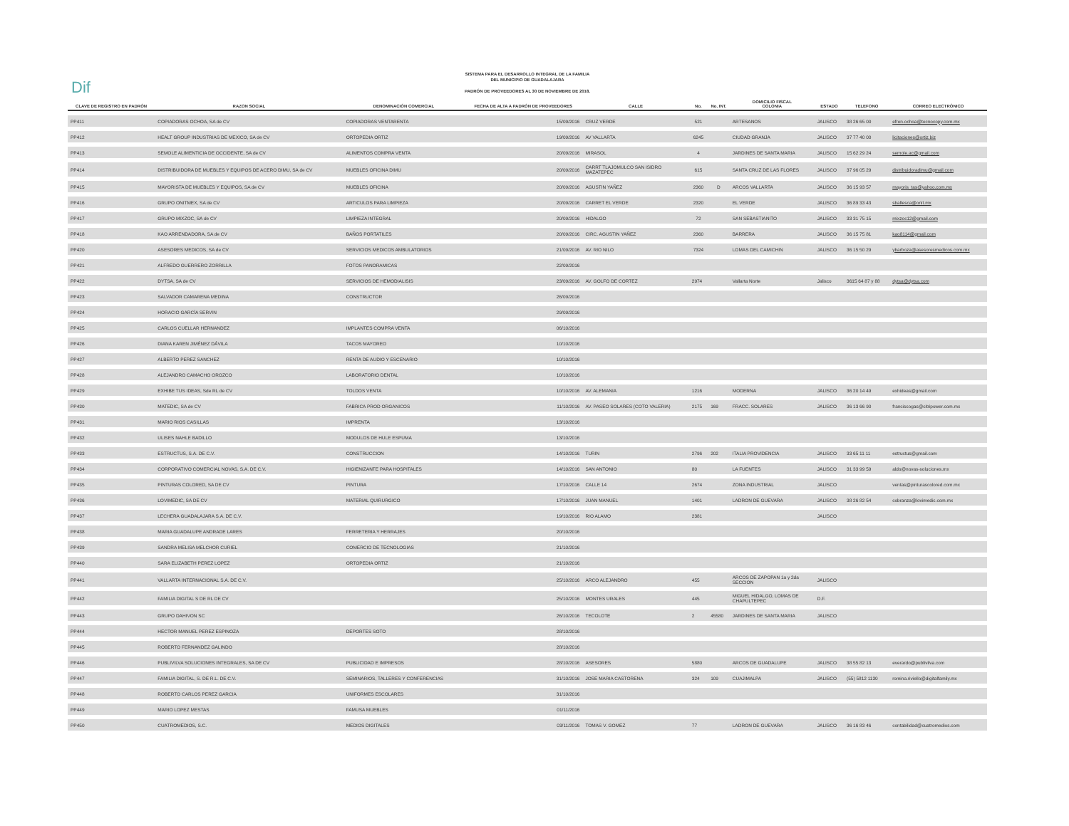Dif
SISTEMA PARA EL DESARROLLO INTEGRAL DE LA FAMILIA
DEL MUNICIPIO DE GUADALAJARA
PADRÓN DE PROVEEDORES AL 30 DE NOVIEMBRE DE 2018.
| CLAVE DE REGISTRO EN PADRÓN | RAZON SOCIAL | DENOMINACIÓN COMERCIAL | FECHA DE ALTA A PADRÓN DE PROVEEDORES | CALLE | No. | No. INT. | DOMICILIO FISCAL COLONIA | ESTADO | TELEFONO | CORREO ELECTRÓNICO |
| --- | --- | --- | --- | --- | --- | --- | --- | --- | --- | --- |
| PP411 | COPIADORAS OCHOA, SA de CV | COPIADORAS VENTARENTA | 15/09/2016 | CRUZ VERDE | 521 | | ARTESANOS | JALISCO | 38 26 65 00 | efren.ochoa@tecnocopy.com.mx |
| PP412 | HEALT GROUP INDUSTRIAS DE MEXICO, SA de CV | ORTOPEDIA ORTIZ | 19/09/2016 | AV VALLARTA | 6245 | | CIUDAD GRANJA | JALISCO | 37 77 40 00 | licitaciones@ortiz.biz |
| PP413 | SEMOLE ALIMENTICIA DE OCCIDENTE, SA de CV | ALIMENTOS COMPRA VENTA | 20/09/2016 | MIRASOL | 4 | | JARDINES DE SANTA MARIA | JALISCO | 15 62 29 24 | semole.ac@gmail.com |
| PP414 | DISTRIBUIDORA DE MUEBLES Y EQUIPOS DE ACERO DIMU, SA de CV | MUEBLES OFICINA DIMU | 20/09/2016 | CARRT TLAJOMULCO SAN ISIDRO MAZATEPEC | 615 | | SANTA CRUZ DE LAS FLORES | JALISCO | 37 96 05 29 | distribuidoradimu@gmail.com |
| PP415 | MAYORISTA DE MUEBLES Y EQUIPOS, SA de CV | MUEBLES OFICINA | 20/09/2016 | AGUSTIN YAÑEZ | 2360 | D | ARCOS VALLARTA | JALISCO | 36 15 93 57 | mayoris_tas@yahoo.com.mx |
| PP416 | GRUPO ONITMEX, SA de CV | ARTICULOS PARA LIMPIEZA | 20/09/2016 | CARRET EL VERDE | 2320 | | EL VERDE | JALISCO | 36 89 33 43 | sballesca@onit.mx |
| PP417 | GRUPO MIXZOC, SA de CV | LIMPIEZA INTEGRAL | 20/09/2016 | HIDALGO | 72 | | SAN SEBASTIANITO | JALISCO | 33 31 75 15 | mixzoc12@gmail.com |
| PP418 | KAO ARRENDADORA, SA de CV | BAÑOS PORTATILES | 20/09/2016 | CIRC. AGUSTIN YAÑEZ | 2360 | | BARRERA | JALISCO | 36 15 75 81 | kao8114@gmail.com |
| PP420 | ASESORES MEDICOS, SA de CV | SERVICIOS MEDICOS AMBULATORIOS | 21/09/2016 | AV. RIO NILO | 7324 | | LOMAS DEL CAMICHIN | JALISCO | 36 15 50 29 | ybarboza@asesoresmedicos.com.mx |
| PP421 | ALFREDO GUERRERO ZORRILLA | FOTOS PANORAMICAS | 22/09/2016 | | | | | | | |
| PP422 | DYTSA, SA de CV | SERVICIOS DE HEMODIALISIS | 23/09/2016 | AV. GOLFO DE CORTEZ | 2974 | | Vallarta Norte | Jalisco | 3615 64 87 y 88 | dytsa@dytsa.com |
| PP423 | SALVADOR CAMARENA MEDINA | CONSTRUCTOR | 26/09/2016 | | | | | | | |
| PP424 | HORACIO GARCÍA SERVIN | | 29/09/2016 | | | | | | | |
| PP425 | CARLOS CUELLAR HERNANDEZ | IMPLANTES COMPRA VENTA | 06/10/2016 | | | | | | | |
| PP426 | DIANA KAREN JIMÉNEZ DÁVILA | TACOS MAYOREO | 10/10/2016 | | | | | | | |
| PP427 | ALBERTO PEREZ SANCHEZ | RENTA DE AUDIO Y ESCENARIO | 10/10/2016 | | | | | | | |
| PP428 | ALEJANDRO CAMACHO OROZCO | LABORATORIO DENTAL | 10/10/2016 | | | | | | | |
| PP429 | EXHIBE TUS IDEAS, Sde RL de CV | TOLDOS VENTA | 10/10/2016 | AV. ALEMANIA | 1216 | | MODERNA | JALISCO | 36 20 14 49 | exhideas@gmail.com |
| PP430 | MATEDIC, SA de CV | FABRICA PROD ORGANICOS | 11/10/2016 | AV. PASEO SOLARES (COTO VALERIA) | 2175 | 169 | FRACC. SOLARES | JALISCO | 36 13 66 90 | franciscogas@citripower.com.mx |
| PP431 | MARIO RIOS CASILLAS | IMPRENTA | 13/10/2016 | | | | | | | |
| PP432 | ULISES NAHLE BADILLO | MODULOS DE HULE ESPUMA | 13/10/2016 | | | | | | | |
| PP433 | ESTRUCTUS, S.A. DE C.V. | CONSTRUCCION | 14/10/2016 | TURIN | 2796 | 202 | ITALIA PROVIDENCIA | JALISCO | 33 65 11 11 | estructus@gmail.com |
| PP434 | CORPORATIVO COMERCIAL NOVAS, S.A. DE C.V. | HIGIENIZANTE PARA HOSPITALES | 14/10/2016 | SAN ANTONIO | 80 | | LA FUENTES | JALISCO | 31 33 99 59 | aldo@novas-soluciones.mx |
| PP435 | PINTURAS COLORED, SA DE CV | PINTURA | 17/10/2016 | CALLE 14 | 2674 | | ZONA INDUSTRIAL | JALISCO | | ventas@pinturascolored.com.mx |
| PP436 | LOVIMEDIC, SA DE CV | MATERIAL QUIRURGICO | 17/10/2016 | JUAN MANUEL | 1401 | | LADRON DE GUEVARA | JALISCO | 38 26 82 54 | cobranza@lovimedic.com.mx |
| PP437 | LECHERA GUADALAJARA S.A. DE C.V. | | 19/10/2016 | RIO ALAMO | 2381 | | | JALISCO | | |
| PP438 | MARIA GUADALUPE ANDRADE LARES | FERRETERIA Y HERRAJES | 20/10/2016 | | | | | | | |
| PP439 | SANDRA MELISA MELCHOR CURIEL | COMERCIO DE TECNOLOGIAS | 21/10/2016 | | | | | | | |
| PP440 | SARA ELIZABETH PEREZ LOPEZ | ORTOPEDIA ORTIZ | 21/10/2016 | | | | | | | |
| PP441 | VALLARTA INTERNACIONAL S.A. DE C.V. | | 25/10/2016 | ARCO ALEJANDRO | 455 | | ARCOS DE ZAPOPAN 1a y 2da SECCION | JALISCO | | |
| PP442 | FAMILIA DIGITAL S DE RL DE CV | | 25/10/2016 | MONTES URALES | 445 | | MIGUEL HIDALGO, LOMAS DE CHAPULTEPEC | D.F. | | |
| PP443 | GRUPO DAHIVON SC | | 26/10/2016 | TECOLOTE | 2 | 45580 | JARDINES DE SANTA MARIA | JALISCO | | |
| PP444 | HECTOR MANUEL PEREZ ESPINOZA | DEPORTES SOTO | 28/10/2016 | | | | | | | |
| PP445 | ROBERTO FERNANDEZ GALINDO | | 28/10/2016 | | | | | | | |
| PP446 | PUBLIVILVA SOLUCIONES INTEGRALES, SA DE CV | PUBLICIDAD E IMPRESOS | 28/10/2016 | ASESORES | 5880 | | ARCOS DE GUADALUPE | JALISCO | 38 55 82 13 | everardo@publivilva.com |
| PP447 | FAMILIA DIGITAL, S. DE R.L. DE C.V. | SEMINARIOS, TALLERES Y CONFERENCIAS | 31/10/2016 | JOSE MARIA CASTORENA | 324 | 109 | CUAJIMALPA | JALISCO | (55) 5812 1130 | romina.riviello@digitalfamily.mx |
| PP448 | ROBERTO CARLOS PEREZ GARCIA | UNIFORMES ESCOLARES | 31/10/2016 | | | | | | | |
| PP449 | MARIO LOPEZ MESTAS | FAMUSA MUEBLES | 01/11/2016 | | | | | | | |
| PP450 | CUATROMEDIOS, S.C. | MEDIOS DIGITALES | 03/11/2016 | TOMAS V. GOMEZ | 77 | | LADRON DE GUEVARA | JALISCO | 36 16 83 46 | contabilidad@cuatromedios.com |